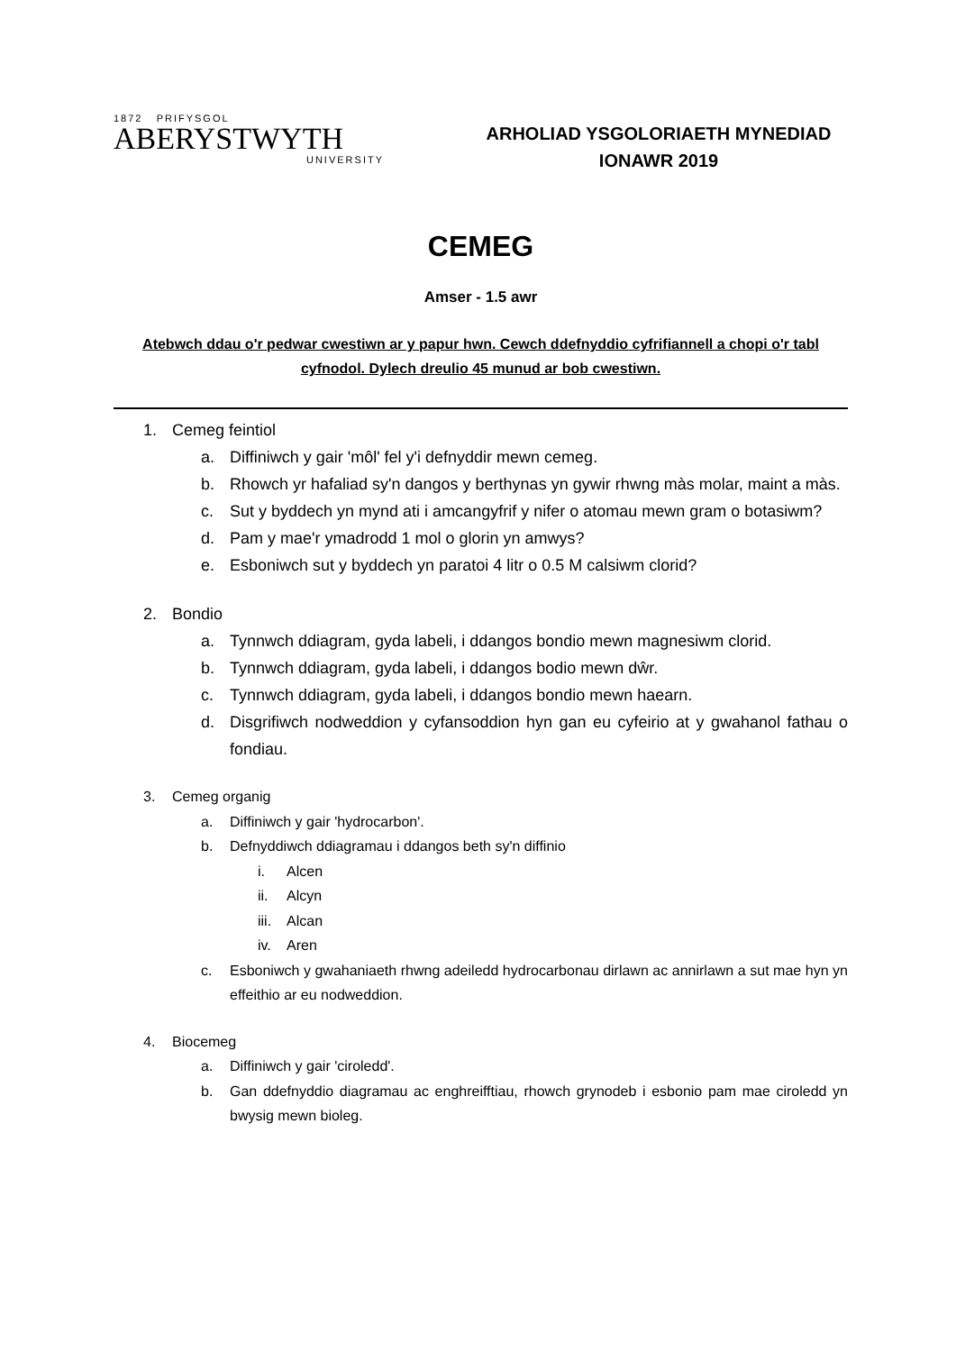1872 PRIFYSGOL
ABERYSTWYTH
UNIVERSITY
ARHOLIAD YSGOLORIAETH MYNEDIAD
IONAWR 2019
CEMEG
Amser - 1.5 awr
Atebwch ddau o'r pedwar cwestiwn ar y papur hwn. Cewch ddefnyddio cyfrifiannell a chopi o'r tabl cyfnodol. Dylech dreulio 45 munud ar bob cwestiwn.
1. Cemeg feintiol
a. Diffiniwch y gair 'môl' fel y'i defnyddir mewn cemeg.
b. Rhowch yr hafaliad sy'n dangos y berthynas yn gywir rhwng màs molar, maint a màs.
c. Sut y byddech yn mynd ati i amcangyfrif y nifer o atomau mewn gram o botasiwm?
d. Pam y mae'r ymadrodd 1 mol o glorin yn amwys?
e. Esboniwch sut y byddech yn paratoi 4 litr o 0.5 M calsiwm clorid?
2. Bondio
a. Tynnwch ddiagram, gyda labeli, i ddangos bondio mewn magnesiwm clorid.
b. Tynnwch ddiagram, gyda labeli, i ddangos bodio mewn dŵr.
c. Tynnwch ddiagram, gyda labeli, i ddangos bondio mewn haearn.
d. Disgrifiwch nodweddion y cyfansoddion hyn gan eu cyfeirio at y gwahanol fathau o fondiau.
3. Cemeg organig
a. Diffiniwch y gair 'hydrocarbon'.
b. Defnyddiwch ddiagramau i ddangos beth sy'n diffinio
i. Alcen
ii. Alcyn
iii. Alcan
iv. Aren
c. Esboniwch y gwahaniaeth rhwng adeiledd hydrocarbonau dirlawn ac annirlawn a sut mae hyn yn effeithio ar eu nodweddion.
4. Biocemeg
a. Diffiniwch y gair 'ciroledd'.
b. Gan ddefnyddio diagramau ac enghreifftiau, rhowch grynodeb i esbonio pam mae ciroledd yn bwysig mewn bioleg.